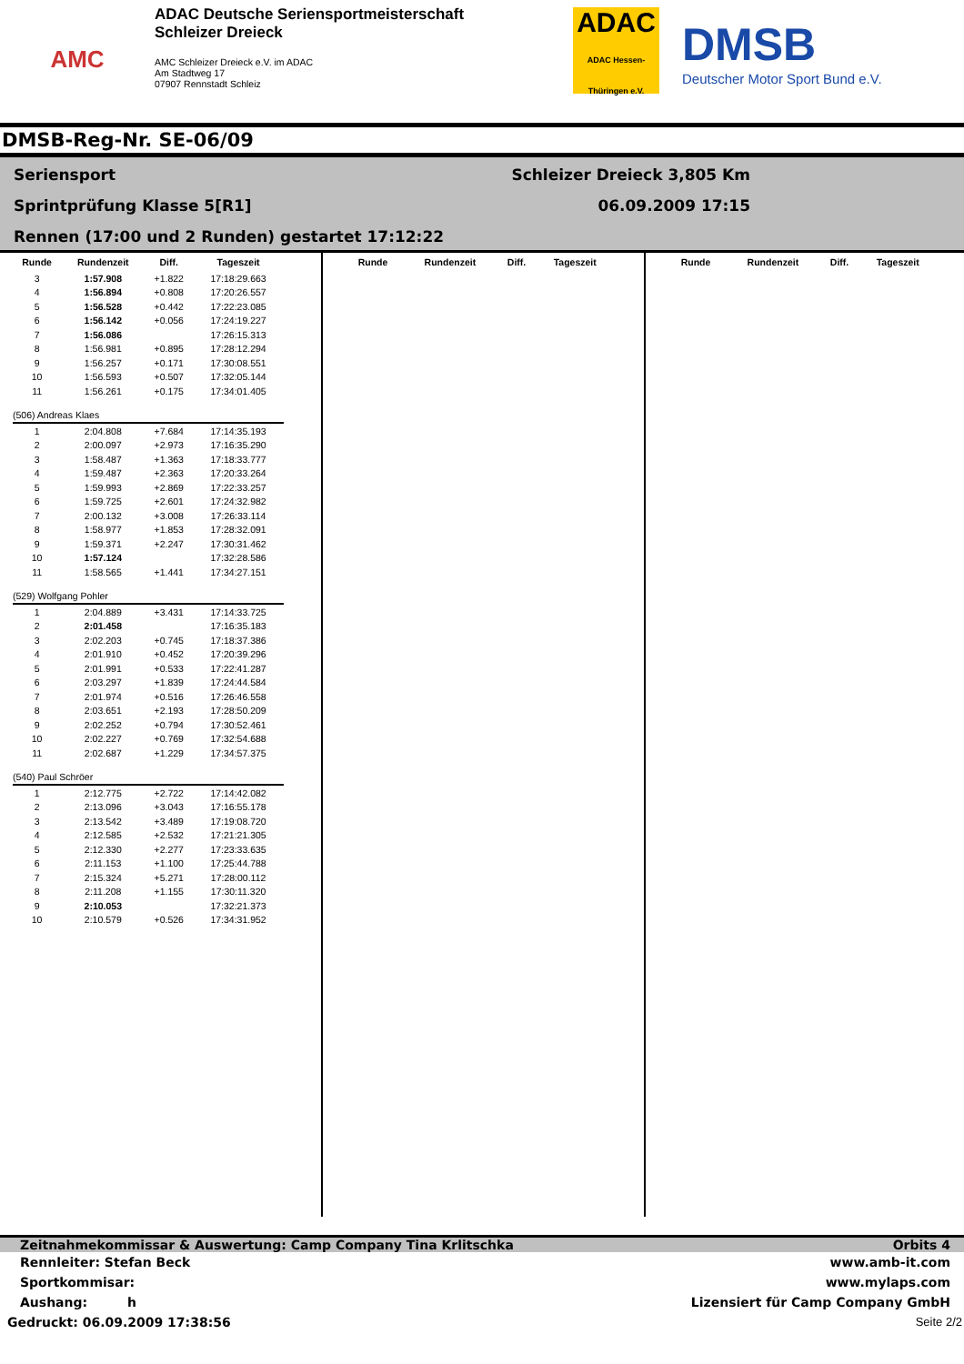AMC
ADAC Deutsche Seriensportmeisterschaft
Schleizer Dreieck
AMC Schleizer Dreieck e.V. im ADAC
Am Stadtweg 17
07907 Rennstadt Schleiz
ADAC
ADAC Hessen-Thüringen e.V.
DMSB
Deutscher Motor Sport Bund e.V.
DMSB-Reg-Nr. SE-06/09
Seriensport
Sprintprüfung Klasse 5[R1]
Rennen (17:00 und 2 Runden) gestartet 17:12:22
Schleizer Dreieck 3,805 Km
06.09.2009 17:15
| Runde | Rundenzeit | Diff. | Tageszeit |
| --- | --- | --- | --- |
| 3 | 1:57.908 | +1.822 | 17:18:29.663 |
| 4 | 1:56.894 | +0.808 | 17:20:26.557 |
| 5 | 1:56.528 | +0.442 | 17:22:23.085 |
| 6 | 1:56.142 | +0.056 | 17:24:19.227 |
| 7 | 1:56.086 | | 17:26:15.313 |
| 8 | 1:56.981 | +0.895 | 17:28:12.294 |
| 9 | 1:56.257 | +0.171 | 17:30:08.551 |
| 10 | 1:56.593 | +0.507 | 17:32:05.144 |
| 11 | 1:56.261 | +0.175 | 17:34:01.405 |
| (506) Andreas Klaes | | | |
| 1 | 2:04.808 | +7.684 | 17:14:35.193 |
| 2 | 2:00.097 | +2.973 | 17:16:35.290 |
| 3 | 1:58.487 | +1.363 | 17:18:33.777 |
| 4 | 1:59.487 | +2.363 | 17:20:33.264 |
| 5 | 1:59.993 | +2.869 | 17:22:33.257 |
| 6 | 1:59.725 | +2.601 | 17:24:32.982 |
| 7 | 2:00.132 | +3.008 | 17:26:33.114 |
| 8 | 1:58.977 | +1.853 | 17:28:32.091 |
| 9 | 1:59.371 | +2.247 | 17:30:31.462 |
| 10 | 1:57.124 | | 17:32:28.586 |
| 11 | 1:58.565 | +1.441 | 17:34:27.151 |
| (529) Wolfgang Pohler | | | |
| 1 | 2:04.889 | +3.431 | 17:14:33.725 |
| 2 | 2:01.458 | | 17:16:35.183 |
| 3 | 2:02.203 | +0.745 | 17:18:37.386 |
| 4 | 2:01.910 | +0.452 | 17:20:39.296 |
| 5 | 2:01.991 | +0.533 | 17:22:41.287 |
| 6 | 2:03.297 | +1.839 | 17:24:44.584 |
| 7 | 2:01.974 | +0.516 | 17:26:46.558 |
| 8 | 2:03.651 | +2.193 | 17:28:50.209 |
| 9 | 2:02.252 | +0.794 | 17:30:52.461 |
| 10 | 2:02.227 | +0.769 | 17:32:54.688 |
| 11 | 2:02.687 | +1.229 | 17:34:57.375 |
| (540) Paul Schröer | | | |
| 1 | 2:12.775 | +2.722 | 17:14:42.082 |
| 2 | 2:13.096 | +3.043 | 17:16:55.178 |
| 3 | 2:13.542 | +3.489 | 17:19:08.720 |
| 4 | 2:12.585 | +2.532 | 17:21:21.305 |
| 5 | 2:12.330 | +2.277 | 17:23:33.635 |
| 6 | 2:11.153 | +1.100 | 17:25:44.788 |
| 7 | 2:15.324 | +5.271 | 17:28:00.112 |
| 8 | 2:11.208 | +1.155 | 17:30:11.320 |
| 9 | 2:10.053 | | 17:32:21.373 |
| 10 | 2:10.579 | +0.526 | 17:34:31.952 |
| Runde | Rundenzeit | Diff. | Tageszeit |
| --- | --- | --- | --- |
| Runde | Rundenzeit | Diff. | Tageszeit |
| --- | --- | --- | --- |
Zeitnahmekommissar & Auswertung: Camp Company Tina Krlitschka Orbits 4
Rennleiter: Stefan Beck www.amb-it.com
Sportkommisar: www.mylaps.com
Aushang: h Lizensiert für Camp Company GmbH
Gedruckt: 06.09.2009 17:38:56 Seite 2/2